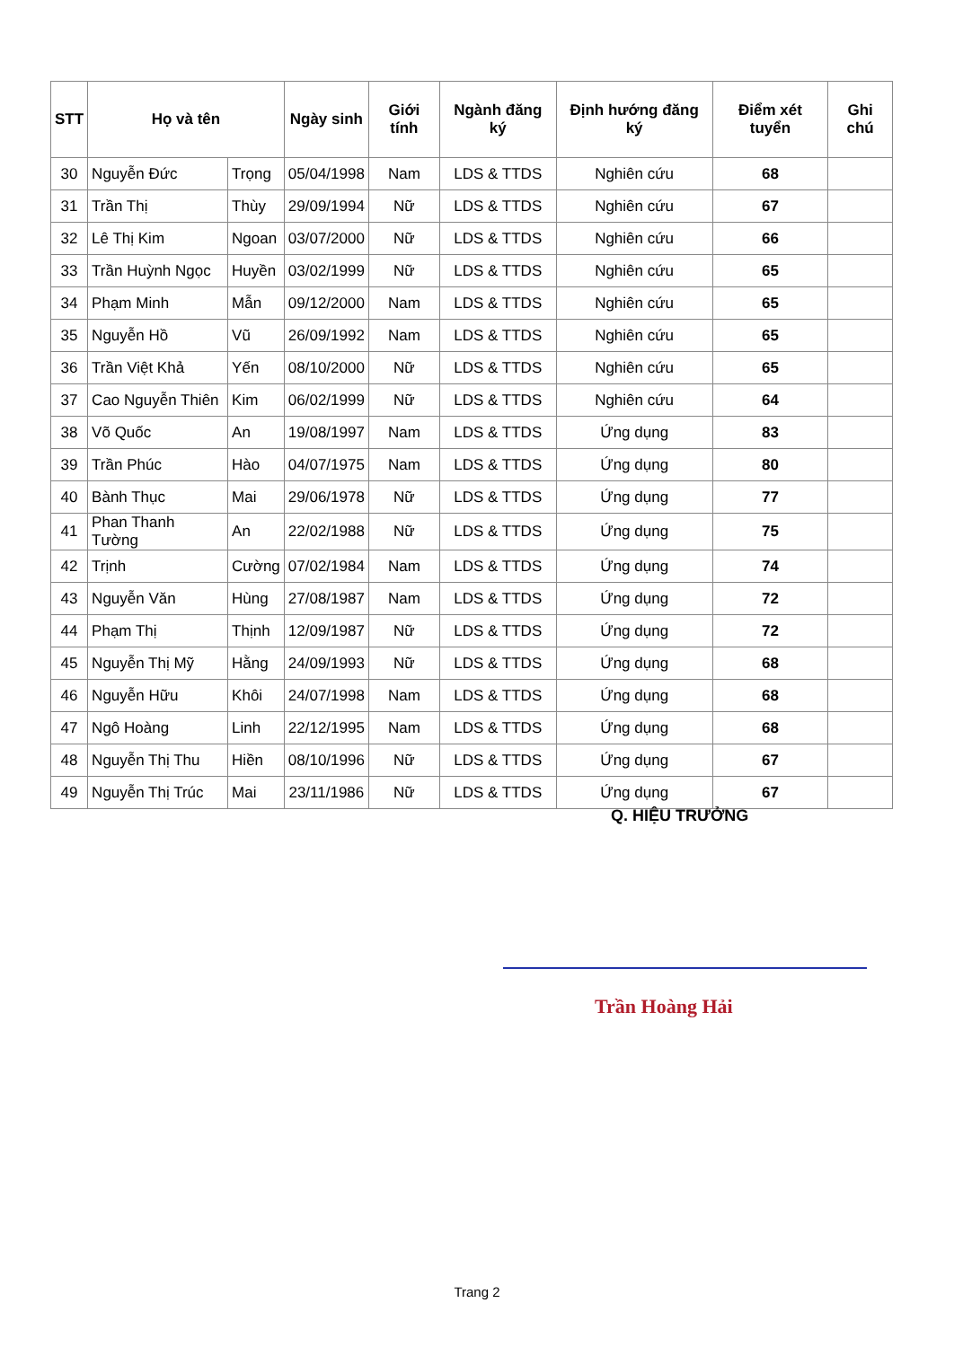| STT | Họ và tên | | Ngày sinh | Giới tính | Ngành đăng ký | Định hướng đăng ký | Điểm xét tuyển | Ghi chú |
| --- | --- | --- | --- | --- | --- | --- | --- | --- |
| 30 | Nguyễn Đức | Trọng | 05/04/1998 | Nam | LDS & TTDS | Nghiên cứu | 68 | |
| 31 | Trần Thị | Thùy | 29/09/1994 | Nữ | LDS & TTDS | Nghiên cứu | 67 | |
| 32 | Lê Thị Kim | Ngoan | 03/07/2000 | Nữ | LDS & TTDS | Nghiên cứu | 66 | |
| 33 | Trần Huỳnh Ngọc | Huyền | 03/02/1999 | Nữ | LDS & TTDS | Nghiên cứu | 65 | |
| 34 | Phạm Minh | Mẫn | 09/12/2000 | Nam | LDS & TTDS | Nghiên cứu | 65 | |
| 35 | Nguyễn Hồ | Vũ | 26/09/1992 | Nam | LDS & TTDS | Nghiên cứu | 65 | |
| 36 | Trần Việt Khả | Yến | 08/10/2000 | Nữ | LDS & TTDS | Nghiên cứu | 65 | |
| 37 | Cao Nguyễn Thiên | Kim | 06/02/1999 | Nữ | LDS & TTDS | Nghiên cứu | 64 | |
| 38 | Võ Quốc | An | 19/08/1997 | Nam | LDS & TTDS | Ứng dụng | 83 | |
| 39 | Trần Phúc | Hào | 04/07/1975 | Nam | LDS & TTDS | Ứng dụng | 80 | |
| 40 | Bành Thục | Mai | 29/06/1978 | Nữ | LDS & TTDS | Ứng dụng | 77 | |
| 41 | Phan Thanh Tường | An | 22/02/1988 | Nữ | LDS & TTDS | Ứng dụng | 75 | |
| 42 | Trịnh | Cường | 07/02/1984 | Nam | LDS & TTDS | Ứng dụng | 74 | |
| 43 | Nguyễn Văn | Hùng | 27/08/1987 | Nam | LDS & TTDS | Ứng dụng | 72 | |
| 44 | Phạm Thị | Thịnh | 12/09/1987 | Nữ | LDS & TTDS | Ứng dụng | 72 | |
| 45 | Nguyễn Thị Mỹ | Hằng | 24/09/1993 | Nữ | LDS & TTDS | Ứng dụng | 68 | |
| 46 | Nguyễn Hữu | Khôi | 24/07/1998 | Nam | LDS & TTDS | Ứng dụng | 68 | |
| 47 | Ngô Hoàng | Linh | 22/12/1995 | Nam | LDS & TTDS | Ứng dụng | 68 | |
| 48 | Nguyễn Thị Thu | Hiền | 08/10/1996 | Nữ | LDS & TTDS | Ứng dụng | 67 | |
| 49 | Nguyễn Thị Trúc | Mai | 23/11/1986 | Nữ | LDS & TTDS | Ứng dụng | 67 | |
Q. HIỆU TRƯỞNG
Trần Hoàng Hải
Trang 2